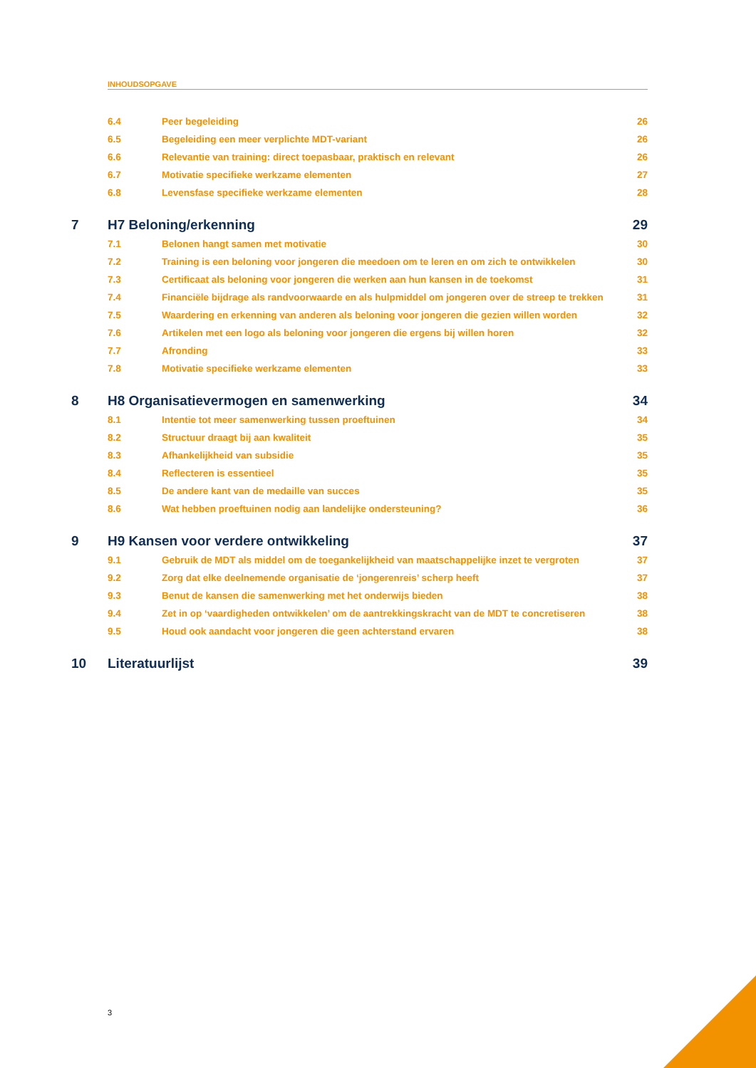INHOUDSOPGAVE
6.4 Peer begeleiding 26
6.5 Begeleiding een meer verplichte MDT-variant 26
6.6 Relevantie van training: direct toepasbaar, praktisch en relevant 26
6.7 Motivatie specifieke werkzame elementen 27
6.8 Levensfase specifieke werkzame elementen 28
7 H7 Beloning/erkenning 29
7.1 Belonen hangt samen met motivatie 30
7.2 Training is een beloning voor jongeren die meedoen om te leren en om zich te ontwikkelen 30
7.3 Certificaat als beloning voor jongeren die werken aan hun kansen in de toekomst 31
7.4 Financiële bijdrage als randvoorwaarde en als hulpmiddel om jongeren over de streep te trekken 31
7.5 Waardering en erkenning van anderen als beloning voor jongeren die gezien willen worden 32
7.6 Artikelen met een logo als beloning voor jongeren die ergens bij willen horen 32
7.7 Afronding 33
7.8 Motivatie specifieke werkzame elementen 33
8 H8 Organisatievermogen en samenwerking 34
8.1 Intentie tot meer samenwerking tussen proeftuinen 34
8.2 Structuur draagt bij aan kwaliteit 35
8.3 Afhankelijkheid van subsidie 35
8.4 Reflecteren is essentieel 35
8.5 De andere kant van de medaille van succes 35
8.6 Wat hebben proeftuinen nodig aan landelijke ondersteuning? 36
9 H9 Kansen voor verdere ontwikkeling 37
9.1 Gebruik de MDT als middel om de toegankelijkheid van maatschappelijke inzet te vergroten 37
9.2 Zorg dat elke deelnemende organisatie de ‘jongerenreis’ scherp heeft 37
9.3 Benut de kansen die samenwerking met het onderwijs bieden 38
9.4 Zet in op ‘vaardigheden ontwikkelen’ om de aantrekkingskracht van de MDT te concretiseren 38
9.5 Houd ook aandacht voor jongeren die geen achterstand ervaren 38
10 Literatuurlijst 39
3